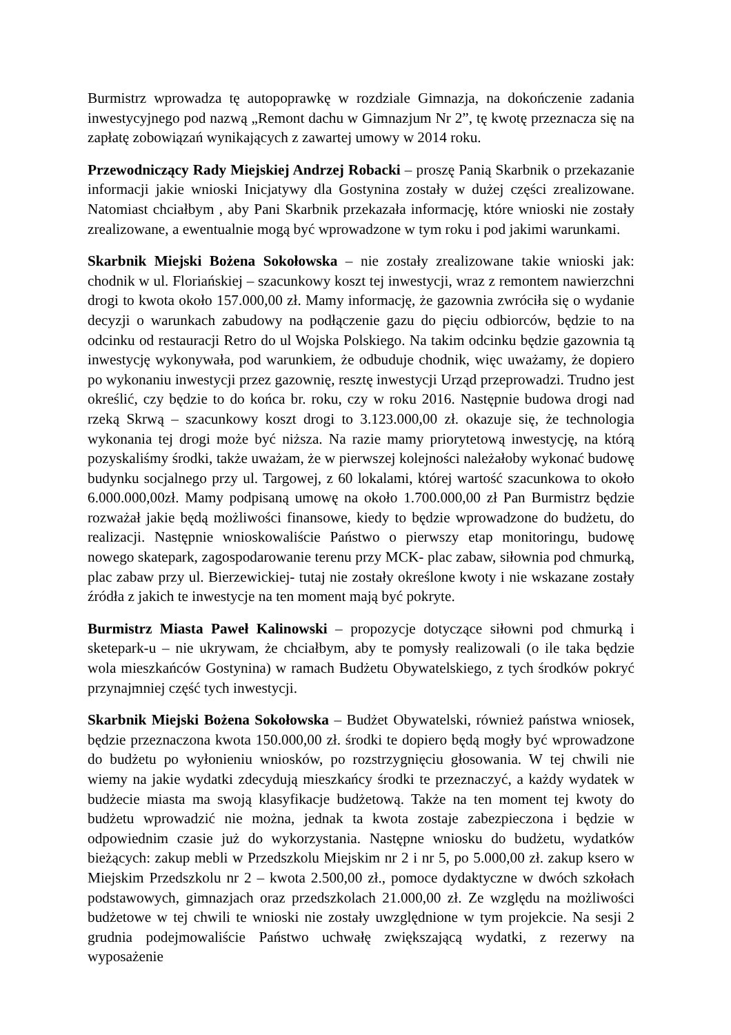Burmistrz wprowadza tę autopoprawkę w rozdziale Gimnazja, na dokończenie zadania inwestycyjnego pod nazwą „Remont dachu w Gimnazjum Nr 2”, tę kwotę przeznacza się na zapłatę zobowiązań wynikających z zawartej umowy w 2014 roku.
Przewodniczący Rady Miejskiej Andrzej Robacki – proszę Panią Skarbnik o przekazanie informacji jakie wnioski Inicjatywy dla Gostynina zostały w dużej części zrealizowane. Natomiast chciałbym , aby Pani Skarbnik przekazała informację, które wnioski nie zostały zrealizowane, a ewentualnie mogą być wprowadzone w tym roku i pod jakimi warunkami.
Skarbnik Miejski Bożena Sokołowska – nie zostały zrealizowane takie wnioski jak: chodnik w ul. Floriańskiej – szacunkowy koszt tej inwestycji, wraz z remontem nawierzchni drogi to kwota około 157.000,00 zł. Mamy informację, że gazownia zwróciła się o wydanie decyzji o warunkach zabudowy na podłączenie gazu do pięciu odbiorców, będzie to na odcinku od restauracji Retro do ul Wojska Polskiego. Na takim odcinku będzie gazownia tą inwestycję wykonywała, pod warunkiem, że odbuduje chodnik, więc uważamy, że dopiero po wykonaniu inwestycji przez gazownię, resztę inwestycji Urząd przeprowadzi. Trudno jest określić, czy będzie to do końca br. roku, czy w roku 2016. Następnie budowa drogi nad rzeką Skrwą – szacunkowy koszt drogi to 3.123.000,00 zł. okazuje się, że technologia wykonania tej drogi może być niższa. Na razie mamy priorytetową inwestycję, na którą pozyskaliśmy środki, także uważam, że w pierwszej kolejności należałoby wykonać budowę budynku socjalnego przy ul. Targowej, z 60 lokalami, której wartość szacunkowa to około 6.000.000,00zł. Mamy podpisaną umowę na około 1.700.000,00 zł Pan Burmistrz będzie rozważał jakie będą możliwości finansowe, kiedy to będzie wprowadzone do budżetu, do realizacji. Następnie wnioskowaliście Państwo o pierwszy etap monitoringu, budowę nowego skatepark, zagospodarowanie terenu przy MCK- plac zabaw, siłownia pod chmurką, plac zabaw przy ul. Bierzewickiej- tutaj nie zostały określone kwoty i nie wskazane zostały źródła z jakich te inwestycje na ten moment mają być pokryte.
Burmistrz Miasta Paweł Kalinowski – propozycje dotyczące siłowni pod chmurką i sketepark-u – nie ukrywam, że chciałbym, aby te pomysły realizowali (o ile taka będzie wola mieszkańców Gostynina) w ramach Budżetu Obywatelskiego, z tych środków pokryć przynajmniej część tych inwestycji.
Skarbnik Miejski Bożena Sokołowska – Budżet Obywatelski, również państwa wniosek, będzie przeznaczona kwota 150.000,00 zł. środki te dopiero będą mogły być wprowadzone do budżetu po wyłonieniu wniosków, po rozstrzygnięciu głosowania. W tej chwili nie wiemy na jakie wydatki zdecydują mieszkańcy środki te przeznaczyć, a każdy wydatek w budżecie miasta ma swoją klasyfikacje budżetową. Także na ten moment tej kwoty do budżetu wprowadzić nie można, jednak ta kwota zostaje zabezpieczona i będzie w odpowiednim czasie już do wykorzystania. Następne wniosku do budżetu, wydatków bieżących: zakup mebli w Przedszkolu Miejskim nr 2 i nr 5, po 5.000,00 zł. zakup ksero w Miejskim Przedszkolu nr 2 – kwota 2.500,00 zł., pomoce dydaktyczne w dwóch szkołach podstawowych, gimnazjach oraz przedszkolach 21.000,00 zł. Ze względu na możliwości budżetowe w tej chwili te wnioski nie zostały uwzględnione w tym projekcie. Na sesji 2 grudnia podejmowaliście Państwo uchwałę zwiększającą wydatki, z rezerwy na wyposażenie